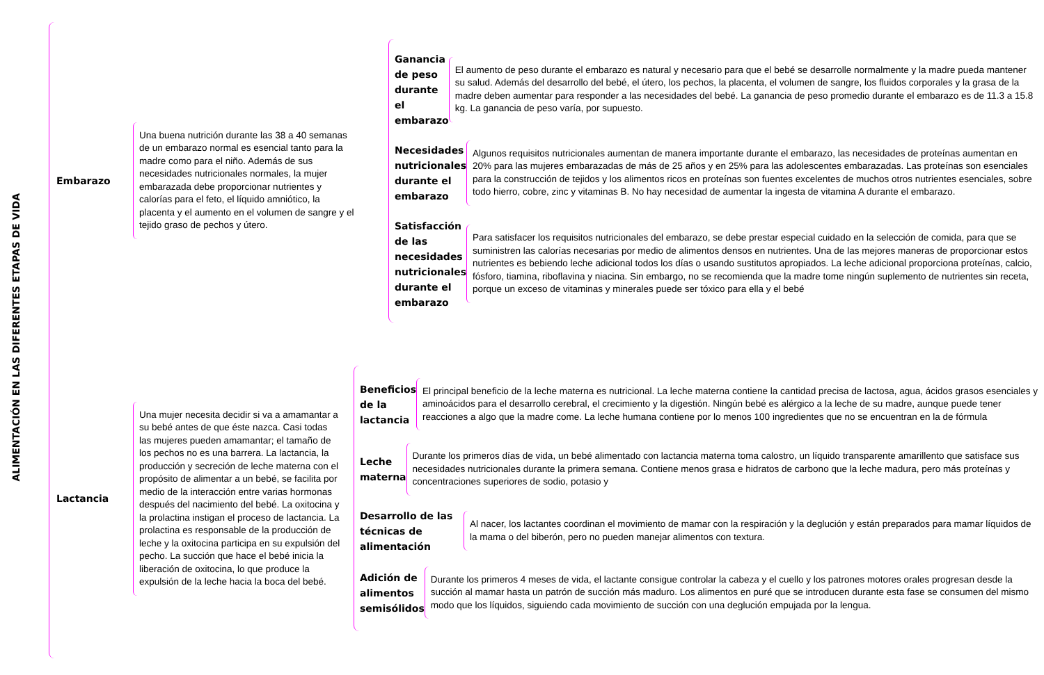ALIMENTACIÓN EN LAS DIFERENTES ETAPAS DE VIDA
Embarazo
Una buena nutrición durante las 38 a 40 semanas de un embarazo normal es esencial tanto para la madre como para el niño. Además de sus necesidades nutricionales normales, la mujer embarazada debe proporcionar nutrientes y calorías para el feto, el líquido amniótico, la placenta y el aumento en el volumen de sangre y el tejido graso de pechos y útero.
Ganancia de peso durante el embarazo
El aumento de peso durante el embarazo es natural y necesario para que el bebé se desarrolle normalmente y la madre pueda mantener su salud. Además del desarrollo del bebé, el útero, los pechos, la placenta, el volumen de sangre, los fluidos corporales y la grasa de la madre deben aumentar para responder a las necesidades del bebé. La ganancia de peso promedio durante el embarazo es de 11.3 a 15.8 kg. La ganancia de peso varía, por supuesto.
Necesidades nutricionales durante el embarazo
Algunos requisitos nutricionales aumentan de manera importante durante el embarazo, las necesidades de proteínas aumentan en 20% para las mujeres embarazadas de más de 25 años y en 25% para las adolescentes embarazadas. Las proteínas son esenciales para la construcción de tejidos y los alimentos ricos en proteínas son fuentes excelentes de muchos otros nutrientes esenciales, sobre todo hierro, cobre, zinc y vitaminas B. No hay necesidad de aumentar la ingesta de vitamina A durante el embarazo.
Satisfacción de las necesidades nutricionales durante el embarazo
Para satisfacer los requisitos nutricionales del embarazo, se debe prestar especial cuidado en la selección de comida, para que se suministren las calorías necesarias por medio de alimentos densos en nutrientes. Una de las mejores maneras de proporcionar estos nutrientes es bebiendo leche adicional todos los días o usando sustitutos apropiados. La leche adicional proporciona proteínas, calcio, fósforo, tiamina, riboflavina y niacina. Sin embargo, no se recomienda que la madre tome ningún suplemento de nutrientes sin receta, porque un exceso de vitaminas y minerales puede ser tóxico para ella y el bebé
Lactancia
Una mujer necesita decidir si va a amamantar a su bebé antes de que éste nazca. Casi todas las mujeres pueden amamantar; el tamaño de los pechos no es una barrera. La lactancia, la producción y secreción de leche materna con el propósito de alimentar a un bebé, se facilita por medio de la interacción entre varias hormonas después del nacimiento del bebé. La oxitocina y la prolactina instigan el proceso de lactancia. La prolactina es responsable de la producción de leche y la oxitocina participa en su expulsión del pecho. La succión que hace el bebé inicia la liberación de oxitocina, lo que produce la expulsión de la leche hacia la boca del bebé.
Beneficios de la lactancia
El principal beneficio de la leche materna es nutricional. La leche materna contiene la cantidad precisa de lactosa, agua, ácidos grasos esenciales y aminoácidos para el desarrollo cerebral, el crecimiento y la digestión. Ningún bebé es alérgico a la leche de su madre, aunque puede tener reacciones a algo que la madre come. La leche humana contiene por lo menos 100 ingredientes que no se encuentran en la de fórmula
Leche materna
Durante los primeros días de vida, un bebé alimentado con lactancia materna toma calostro, un líquido transparente amarillento que satisface sus necesidades nutricionales durante la primera semana. Contiene menos grasa e hidratos de carbono que la leche madura, pero más proteínas y concentraciones superiores de sodio, potasio y
Desarrollo de las técnicas de alimentación
Al nacer, los lactantes coordinan el movimiento de mamar con la respiración y la deglución y están preparados para mamar líquidos de la mama o del biberón, pero no pueden manejar alimentos con textura.
Adición de alimentos semisólidos
Durante los primeros 4 meses de vida, el lactante consigue controlar la cabeza y el cuello y los patrones motores orales progresan desde la succión al mamar hasta un patrón de succión más maduro. Los alimentos en puré que se introducen durante esta fase se consumen del mismo modo que los líquidos, siguiendo cada movimiento de succión con una deglución empujada por la lengua.